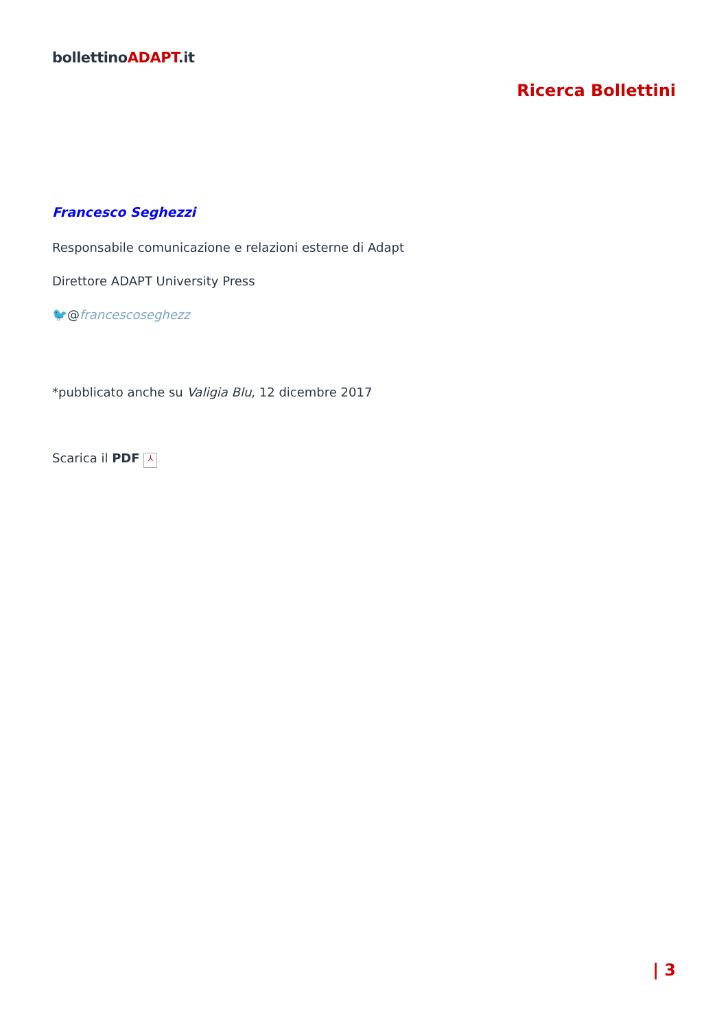bollettinoADAPT.it
Ricerca Bollettini
Francesco Seghezzi
Responsabile comunicazione e relazioni esterne di Adapt
Direttore ADAPT University Press
🐦@francescoseghezz
*pubblicato anche su Valigia Blu, 12 dicembre 2017
Scarica il PDF ⅄
| 3